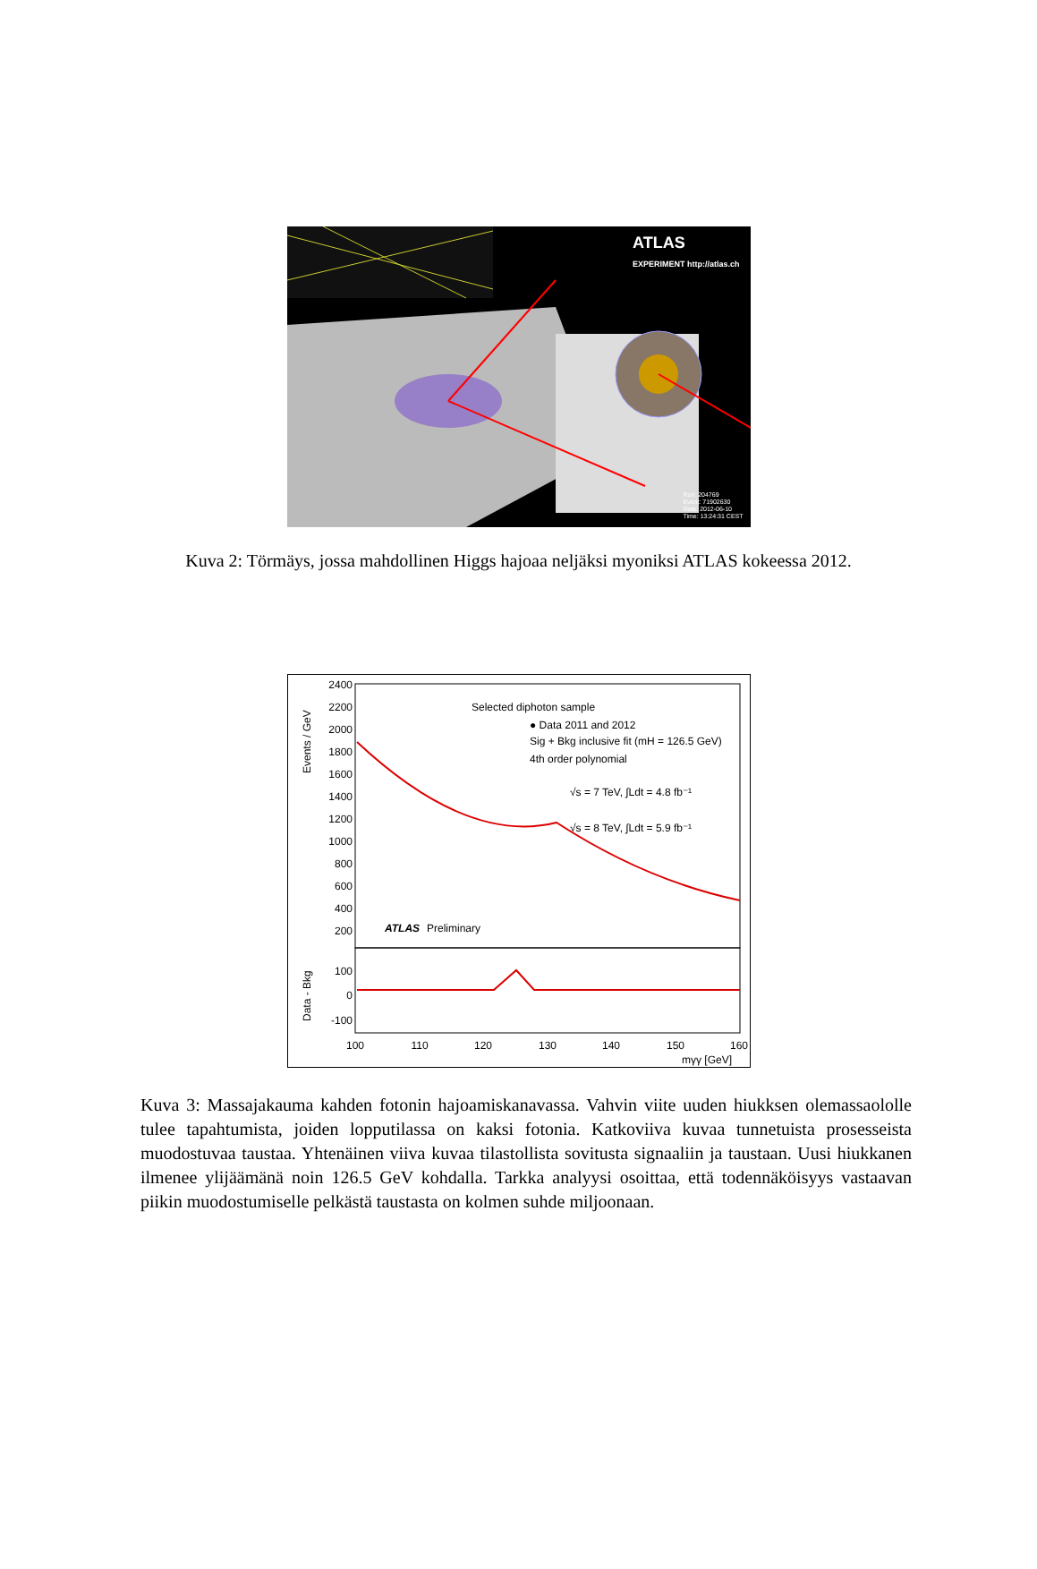ATLAS
EXPERIMENT http://atlas.ch
Run: 204769
Event: 71902630
Date: 2012-06-10
Time: 13:24:31 CEST
Kuva 2: Törmäys, jossa mahdollinen Higgs hajoaa neljäksi myoniksi ATLAS kokeessa 2012.
Events / GeV
2400
2200
2000
1800
1600
1400
1200
1000
800
600
400
200
100
0
-100
Selected diphoton sample
● Data 2011 and 2012
Sig + Bkg inclusive fit (mH = 126.5 GeV)
4th order polynomial
√s = 7 TeV, ∫Ldt = 4.8 fb⁻¹
√s = 8 TeV, ∫Ldt = 5.9 fb⁻¹
ATLAS
Preliminary
Data - Bkg
100
110
120
130
140
150
160
mγγ [GeV]
Kuva 3: Massajakauma kahden fotonin hajoamiskanavassa. Vahvin viite uuden hiukksen olemassaololle tulee tapahtumista, joiden lopputilassa on kaksi fotonia. Katkoviiva kuvaa tunnetuista prosesseista muodostuvaa taustaa. Yhtenäinen viiva kuvaa tilastollista sovitusta signaaliin ja taustaan. Uusi hiukkanen ilmenee ylijäämänä noin 126.5 GeV kohdalla. Tarkka analyysi osoittaa, että todennäköisyys vastaavan piikin muodostumiselle pelkästä taustasta on kolmen suhde miljoonaan.